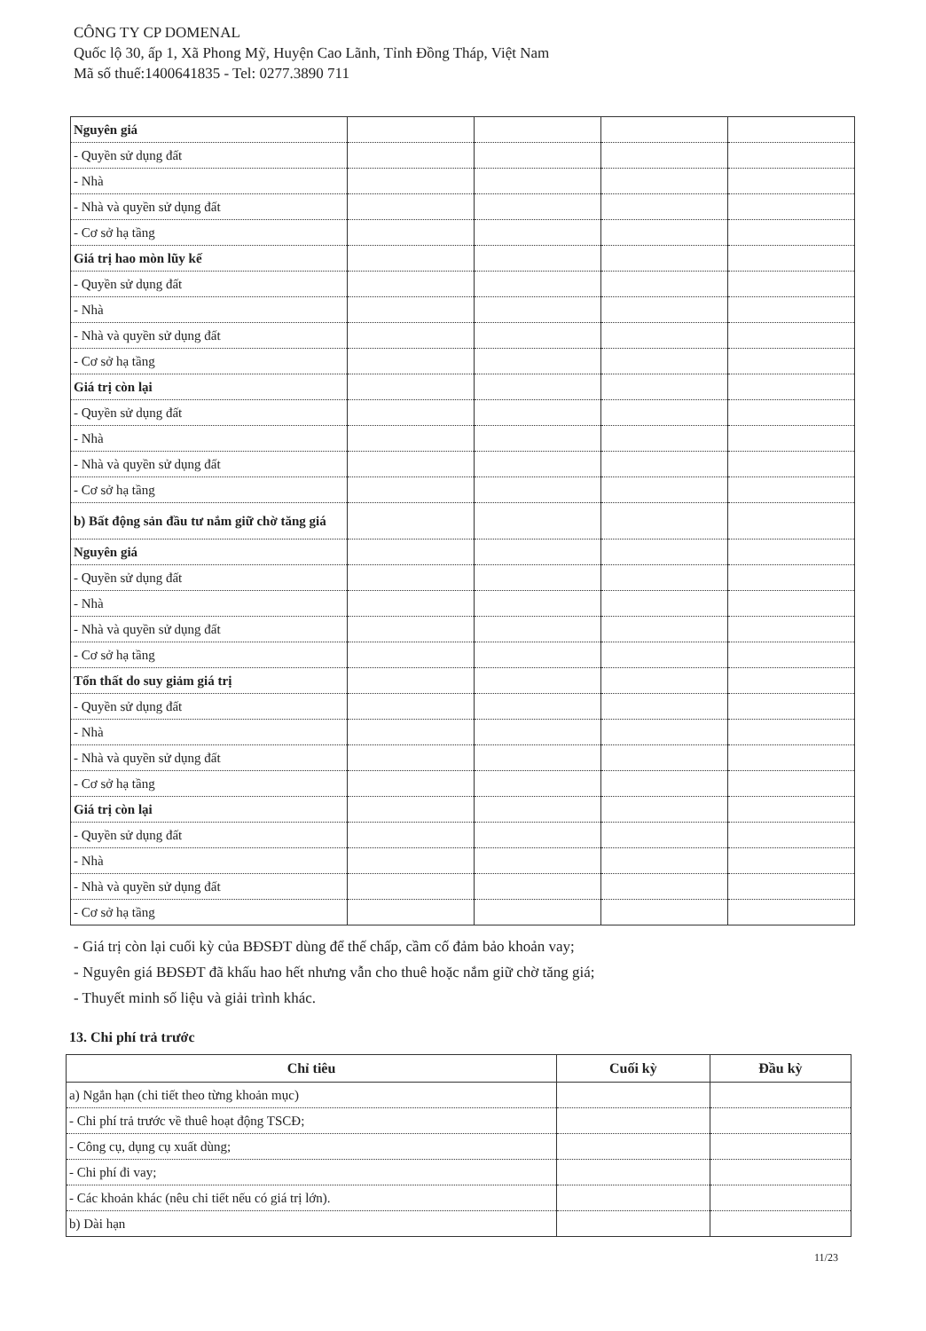CÔNG TY CP DOMENAL
Quốc lộ 30, ấp 1, Xã Phong Mỹ, Huyện Cao Lãnh, Tỉnh Đồng Tháp, Việt Nam
Mã số thuế:1400641835 - Tel: 0277.3890 711
| Nguyên giá | | | | |
| - Quyền sử dụng đất | | | | |
| - Nhà | | | | |
| - Nhà và quyền sử dụng đất | | | | |
| - Cơ sở hạ tầng | | | | |
| Giá trị hao mòn lũy kế | | | | |
| - Quyền sử dụng đất | | | | |
| - Nhà | | | | |
| - Nhà và quyền sử dụng đất | | | | |
| - Cơ sở hạ tầng | | | | |
| Giá trị còn lại | | | | |
| - Quyền sử dụng đất | | | | |
| - Nhà | | | | |
| - Nhà và quyền sử dụng đất | | | | |
| - Cơ sở hạ tầng | | | | |
| b) Bất động sản đầu tư nắm giữ chờ tăng giá | | | | |
| Nguyên giá | | | | |
| - Quyền sử dụng đất | | | | |
| - Nhà | | | | |
| - Nhà và quyền sử dụng đất | | | | |
| - Cơ sở hạ tầng | | | | |
| Tổn thất do suy giảm giá trị | | | | |
| - Quyền sử dụng đất | | | | |
| - Nhà | | | | |
| - Nhà và quyền sử dụng đất | | | | |
| - Cơ sở hạ tầng | | | | |
| Giá trị còn lại | | | | |
| - Quyền sử dụng đất | | | | |
| - Nhà | | | | |
| - Nhà và quyền sử dụng đất | | | | |
| - Cơ sở hạ tầng | | | | |
- Giá trị còn lại cuối kỳ của BĐSĐT dùng để thế chấp, cầm cố đảm bảo khoản vay;
- Nguyên giá BĐSĐT đã khấu hao hết nhưng vẫn cho thuê hoặc nắm giữ chờ tăng giá;
- Thuyết minh số liệu và giải trình khác.
13. Chi phí trả trước
| Chỉ tiêu | Cuối kỳ | Đầu kỳ |
| --- | --- | --- |
| a) Ngắn hạn (chi tiết theo từng khoản mục) | | |
| - Chi phí trả trước về thuê hoạt động TSCĐ; | | |
| - Công cụ, dụng cụ xuất dùng; | | |
| - Chi phí đi vay; | | |
| - Các khoản khác (nêu chi tiết nếu có giá trị lớn). | | |
| b) Dài hạn | | |
11/23